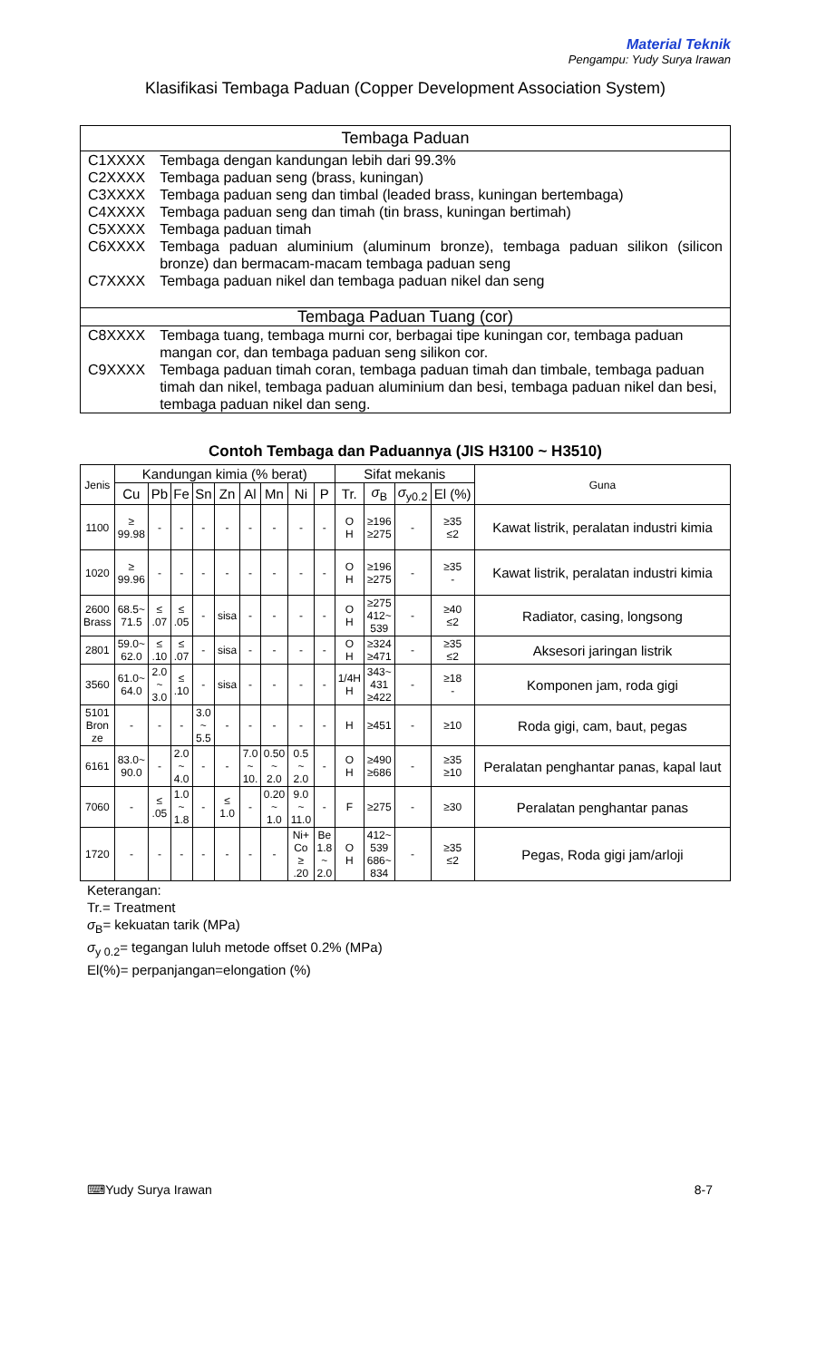Material Teknik
Pengampu: Yudy Surya Irawan
Klasifikasi Tembaga Paduan (Copper Development Association System)
| Tembaga Paduan | |
| C1XXXX | Tembaga dengan kandungan lebih dari 99.3% |
| C2XXXX | Tembaga paduan seng (brass, kuningan) |
| C3XXXX | Tembaga paduan seng dan timbal (leaded brass, kuningan bertembaga) |
| C4XXXX | Tembaga paduan seng dan timah (tin brass, kuningan bertimah) |
| C5XXXX | Tembaga paduan timah |
| C6XXXX | Tembaga paduan aluminium (aluminum bronze), tembaga paduan silikon (silicon bronze) dan bermacam-macam tembaga paduan seng |
| C7XXXX | Tembaga paduan nikel dan tembaga paduan nikel dan seng |
| Tembaga Paduan Tuang (cor) | |
| C8XXXX | Tembaga tuang, tembaga murni cor, berbagai tipe kuningan cor, tembaga paduan mangan cor, dan tembaga paduan seng silikon cor. |
| C9XXXX | Tembaga paduan timah coran, tembaga paduan timah dan timbale, tembaga paduan timah dan nikel, tembaga paduan aluminium dan besi, tembaga paduan nikel dan besi, tembaga paduan nikel dan seng. |
Contoh Tembaga dan Paduannya (JIS H3100 ~ H3510)
| Jenis | Kandungan kimia (% berat) | | | | | | | | | Sifat mekanis | | | | Guna |
| --- | --- | --- | --- | --- | --- | --- | --- | --- | --- | --- | --- | --- | --- | --- |
| | Cu | Pb | Fe | Sn | Zn | Al | Mn | Ni | P | Tr. | σ<sub>B</sub> | σ<sub>y0.2</sub> | El (%) | |
| 1100 | ≥ 99.98 | - | - | - | - | - | - | - | - | O H | ≥196 ≥275 | - | ≥35 ≤2 | Kawat listrik, peralatan industri kimia |
| 1020 | ≥ 99.96 | - | - | - | - | - | - | - | - | O H | ≥196 ≥275 | - | ≥35 - | Kawat listrik, peralatan industri kimia |
| 2600 Brass | 68.5~ 71.5 | ≤ .07 | ≤ .05 | - | sisa | - | - | - | - | O H | ≥275 412~ 539 | - | ≥40 ≤2 | Radiator, casing, longsong |
| 2801 | 59.0~ 62.0 | ≤ .10 | ≤ .07 | - | sisa | - | - | - | - | O H | ≥324 ≥471 | - | ≥35 ≤2 | Aksesori jaringan listrik |
| 3560 | 61.0~ 64.0 | 2.0 ~ 3.0 | ≤ .10 | - | sisa | - | - | - | - | 1/4H H | 343~ 431 ≥422 | - | ≥18 - | Komponen jam, roda gigi |
| 5101 Bron ze | - | - | - | 3.0 ~ 5.5 | - | - | - | - | - | H | ≥451 | - | ≥10 | Roda gigi, cam, baut, pegas |
| 6161 | 83.0~ 90.0 | - | 2.0 ~ 4.0 | - | - | 7.0 ~ 10. | 0.50 ~ 2.0 | 0.5 ~ 2.0 | - | O H | ≥490 ≥686 | - | ≥35 ≥10 | Peralatan penghantar panas, kapal laut |
| 7060 | - | ≤ .05 | 1.0 ~ 1.8 | - | ≤ 1.0 | - | 0.20 ~ 1.0 | 9.0 ~ 11.0 | - | F | ≥275 | - | ≥30 | Peralatan penghantar panas |
| 1720 | - | - | - | - | - | - | - | Ni+ Co ≥ .20 | Be 1.8 ~ 2.0 | O H | 412~ 539 686~ 834 | - | ≥35 ≤2 | Pegas, Roda gigi jam/arloji |
Keterangan:
Tr.= Treatment
σ<sub>B</sub>= kekuatan tarik (MPa)
σ<sub>y 0.2</sub>= tegangan luluh metode offset 0.2% (MPa)
El(%)= perpanjangan=elongation (%)
⌨Yudy Surya Irawan 8-7